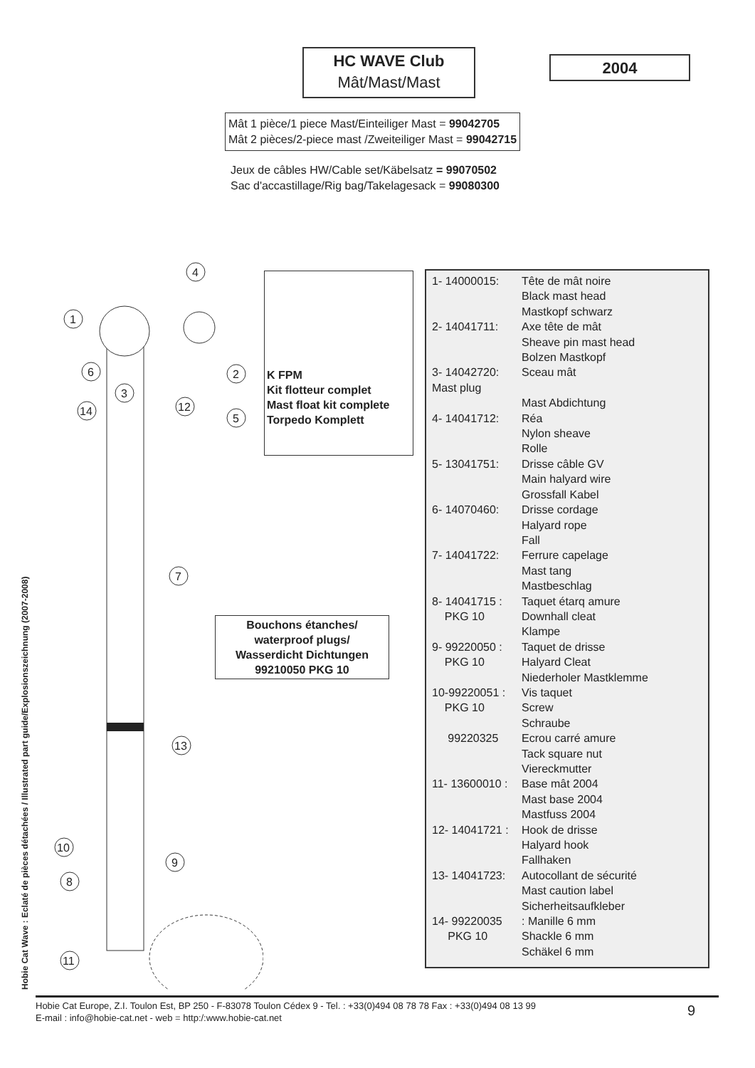HC WAVE Club
Mât/Mast/Mast
2004
Mât 1 pièce/1 piece Mast/Einteiliger Mast = 99042705
Mât 2 pièces/2-piece mast /Zweiteiliger Mast = 99042715
Jeux de câbles HW/Cable set/Käbelsatz = 99070502
Sac d'accastillage/Rig bag/Takelagesack = 99080300
4
1
6
3
14
12
2
5
7
13
10
9
8
11
K FPM
Kit flotteur complet
Mast float kit complete
Torpedo Komplett
Bouchons étanches/
waterproof plugs/
Wasserdicht Dichtungen
99210050 PKG 10
| 1- 14000015: | Tête de mât noire Black mast head Mastkopf schwarz |
| 2- 14041711: | Axe tête de mât Sheave pin mast head Bolzen Mastkopf |
| 3- 14042720: Mast plug | Sceau mât Mast Abdichtung |
| 4- 14041712: | Réa Nylon sheave Rolle |
| 5- 13041751: | Drisse câble GV Main halyard wire Grossfall Kabel |
| 6- 14070460: | Drisse cordage Halyard rope Fall |
| 7- 14041722: | Ferrure capelage Mast tang Mastbeschlag |
| 8- 14041715 : PKG 10 | Taquet étarq amure Downhall cleat Klampe |
| 9- 99220050 : PKG 10 | Taquet de drisse Halyard Cleat Niederholer Mastklemme |
| 10-99220051 : PKG 10 | Vis taquet Screw Schraube |
| 99220325 | Ecrou carré amure Tack square nut Viereckmutter |
| 11- 13600010 : | Base mât 2004 Mast base 2004 Mastfuss 2004 |
| 12- 14041721 : | Hook de drisse Halyard hook Fallhaken |
| 13- 14041723: | Autocollant de sécurité Mast caution label Sicherheitsaufkleber |
| 14- 99220035 PKG 10 | : Manille 6 mm Shackle 6 mm Schäkel 6 mm |
Hobie Cat Wave : Eclaté de pièces détachées / Illustrated part guide/Explosionszeichnung (2007-2008)
Hobie Cat Europe, Z.I. Toulon Est, BP 250 - F-83078 Toulon Cédex 9 - Tel. : +33(0)494 08 78 78 Fax : +33(0)494 08 13 99
E-mail : info@hobie-cat.net - web = http:/:www.hobie-cat.net
9